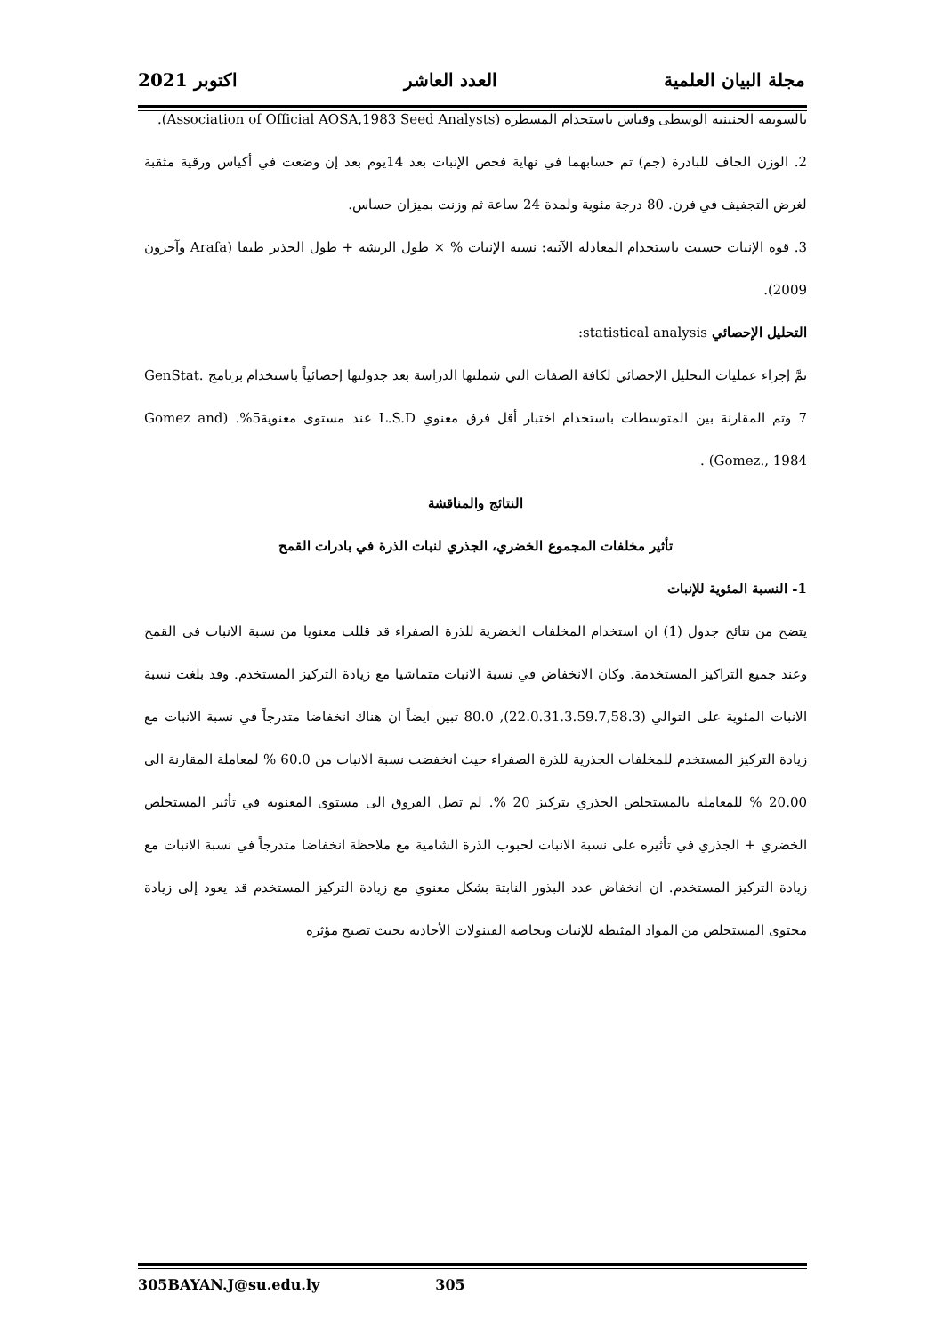مجلة البيان العلمية العدد العاشر اكتوبر 2021
بالسويقة الجنينية الوسطى وقياس باستخدام المسطرة (Association of Official AOSA,1983 Seed Analysts).
2. الوزن الجاف للبادرة (جم) تم حسابهما في نهاية فحص الإنبات بعد 14يوم بعد إن وضعت في أكياس ورقية مثقبة لغرض التجفيف في فرن. 80 درجة مئوية ولمدة 24 ساعة ثم وزنت بميزان حساس.
3. قوة الإنبات حسبت باستخدام المعادلة الآتية: نسبة الإنبات % × طول الريشة + طول الجذير طبقا (Arafa وآخرون 2009).
التحليل الإحصائي statistical analysis:
تمَّ إجراء عمليات التحليل الإحصائي لكافة الصفات التي شملتها الدراسة بعد جدولتها إحصائياً باستخدام برنامج GenStat. 7 وتم المقارنة بين المتوسطات باستخدام اختبار أقل فرق معنوي L.S.D عند مستوى معنوية5%. (Gomez and Gomez., 1984) .
النتائج والمناقشة
تأثير مخلفات المجموع الخضري، الجذري لنبات الذرة في بادرات القمح
1- النسبة المئوية للإنبات
يتضح من نتائج جدول (1) ان استخدام المخلفات الخضرية للذرة الصفراء قد قللت معنويا من نسبة الانبات في القمح وعند جميع التراكيز المستخدمة. وكان الانخفاض في نسبة الانبات متماشيا مع زيادة التركيز المستخدم. وقد بلغت نسبة الانبات المئوية على التوالي (22.0.31.3.59.7,58.3), 80.0 تبين ايضاً ان هناك انخفاضا متدرجاً في نسبة الانبات مع زيادة التركيز المستخدم للمخلفات الجذرية للذرة الصفراء حيث انخفضت نسبة الانبات من 60.0 % لمعاملة المقارنة الى 20.00 % للمعاملة بالمستخلص الجذري بتركيز 20 %. لم تصل الفروق الى مستوى المعنوية في تأثير المستخلص الخضري + الجذري في تأثيره على نسبة الانبات لحبوب الذرة الشامية مع ملاحظة انخفاضا متدرجاً في نسبة الانبات مع زيادة التركيز المستخدم. ان انخفاض عدد البذور النابتة بشكل معنوي مع زيادة التركيز المستخدم قد يعود إلى زيادة محتوى المستخلص من المواد المثبطة للإنبات وبخاصة الفينولات الأحادية بحيث تصبح مؤثرة
305BAYAN.J@su.edu.ly 305